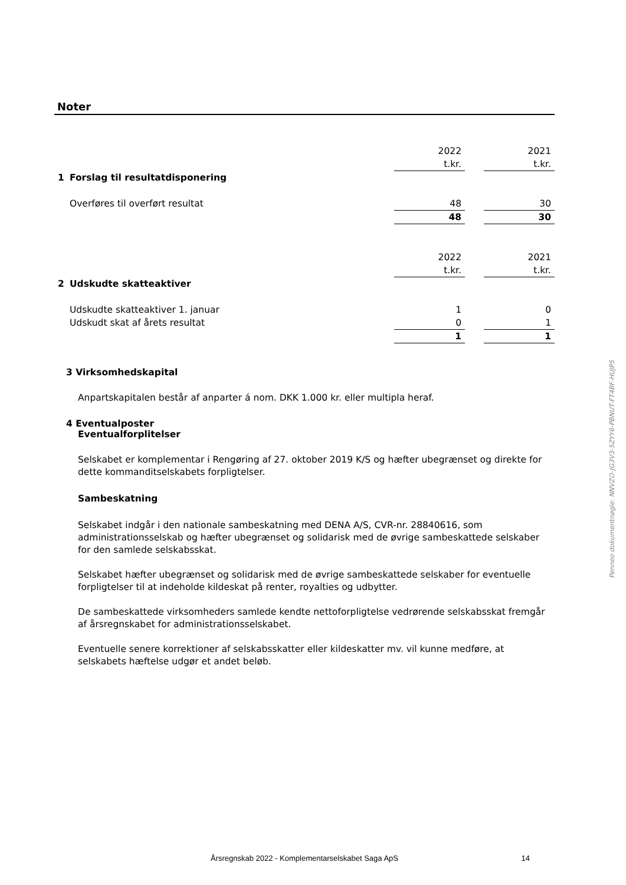Noter
| | | 2022 | | 2021 |
| | | t.kr. | | t.kr. |
| 1 | Forslag til resultatdisponering | | | |
| | Overføres til overført resultat | 48 | | 30 |
| | | 48 | | 30 |
| | | 2022 | | 2021 |
| | | t.kr. | | t.kr. |
| 2 | Udskudte skatteaktiver | | | |
| | Udskudte skatteaktiver 1. januar | 1 | | 0 |
| | Udskudt skat af årets resultat | 0 | | 1 |
| | | 1 | | 1 |
3 Virksomhedskapital
Anpartskapitalen består af anparter á nom. DKK 1.000 kr. eller multipla heraf.
4 Eventualposter
Eventualforplitelser
Selskabet er komplementar i Rengøring af 27. oktober 2019 K/S og hæfter ubegrænset og direkte for dette kommanditselskabets forpligtelser.
Sambeskatning
Selskabet indgår i den nationale sambeskatning med DENA A/S, CVR-nr. 28840616, som administrationsselskab og hæfter ubegrænset og solidarisk med de øvrige sambeskattede selskaber for den samlede selskabsskat.
Selskabet hæfter ubegrænset og solidarisk med de øvrige sambeskattede selskaber for eventuelle forpligtelser til at indeholde kildeskat på renter, royalties og udbytter.
De sambeskattede virksomheders samlede kendte nettoforpligtelse vedrørende selskabsskat fremgår af årsregnskabet for administrationsselskabet.
Eventuelle senere korrektioner af selskabsskatter eller kildeskatter mv. vil kunne medføre, at selskabets hæftelse udgør et andet beløb.
Penneo dokumentnøgle: NNVZO-JG3V3-5ZYY6-PBNUT-FT4BF-HUJP5
Årsregnskab 2022 - Komplementarselskabet Saga ApS 14